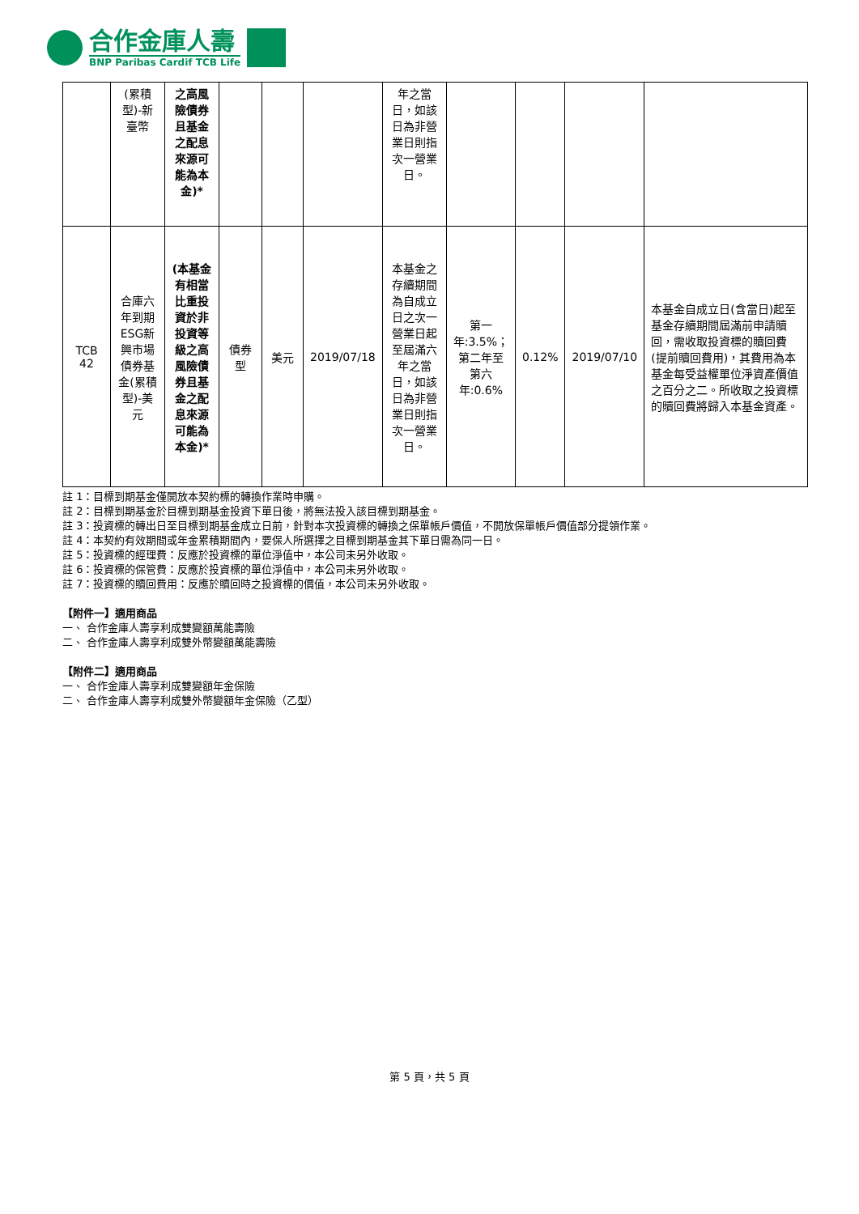合作金庫人壽
BNP Paribas Cardif TCB Life
| | (累積型)-新臺幣 | 之高風險債券且基金之配息來源可能為本金)* | | | | 年之當日，如該日為非營業日則指次一營業日。 | | | | |
| TCB 42 | 合庫六年到期ESG新興市場債券基金(累積型)-美元 | (本基金有相當比重投資於非投資等級之高風險債券且基金之配息來源可能為本金)* | 債券型 | 美元 | 2019/07/18 | 本基金之存續期間為自成立日之次一營業日起至屆滿六年之當日，如該日為非營業日則指次一營業日。 | 第一年:3.5%；第二年至第六年:0.6% | 0.12% | 2019/07/10 | 本基金自成立日(含當日)起至基金存續期間屆滿前申請贖回，需收取投資標的贖回費(提前贖回費用)，其費用為本基金每受益權單位淨資產價值之百分之二。所收取之投資標的贖回費將歸入本基金資產。 |
註 1：目標到期基金僅開放本契約標的轉換作業時申購。
註 2：目標到期基金於目標到期基金投資下單日後，將無法投入該目標到期基金。
註 3：投資標的轉出日至目標到期基金成立日前，針對本次投資標的轉換之保單帳戶價值，不開放保單帳戶價值部分提領作業。
註 4：本契約有效期間或年金累積期間內，要保人所選擇之目標到期基金其下單日需為同一日。
註 5：投資標的經理費：反應於投資標的單位淨值中，本公司未另外收取。
註 6：投資標的保管費：反應於投資標的單位淨值中，本公司未另外收取。
註 7：投資標的贖回費用：反應於贖回時之投資標的價值，本公司未另外收取。
【附件一】適用商品
一、 合作金庫人壽享利成雙變額萬能壽險
二、 合作金庫人壽享利成雙外幣變額萬能壽險
【附件二】適用商品
一、 合作金庫人壽享利成雙變額年金保險
二、 合作金庫人壽享利成雙外幣變額年金保險（乙型）
第 5 頁，共 5 頁